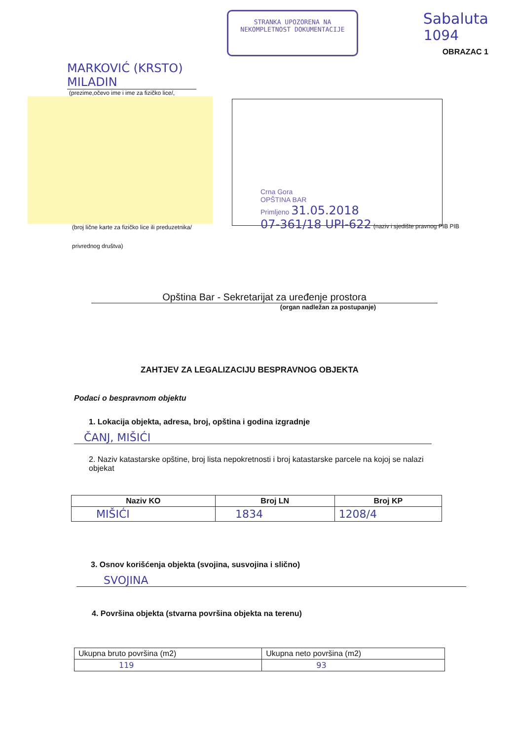STRANKA UPOZORENA NA NEKOMPLETNOST DOKUMENTACIJE
Sabaluta
1094
OBRAZAC 1
MARKOVIĆ (KRSTO) MILADIN
(prezime,očevo ime i ime za fizičko lice/,
(broj lične karte za fizičko lice ili preduzetnika/
privrednog društva)
Crna Gora
OPŠTINA BAR
Primljeno 31.05.2018
07-361/18 UPI-622 (naziv i sjedište pravnog PIB PIB
Opština Bar - Sekretarijat za uređenje prostora
(organ nadležan za postupanje)
ZAHTJEV ZA LEGALIZACIJU BESPRAVNOG OBJEKTA
Podaci o bespravnom objektu
1. Lokacija objekta, adresa, broj, opština i godina izgradnje
ČANJ, MIŠIĆI
2. Naziv katastarske opštine, broj lista nepokretnosti i broj katastarske parcele na kojoj se nalazi objekat
| Naziv KO | Broj LN | Broj KP |
| --- | --- | --- |
| MIŠIĆI | 1834 | 1208/4 |
3. Osnov korišćenja objekta (svojina, susvojina i slično)
SVOJINA
4. Površina objekta (stvarna površina objekta na terenu)
| Ukupna bruto površina (m2) | Ukupna neto površina (m2) |
| 119 | 93 |